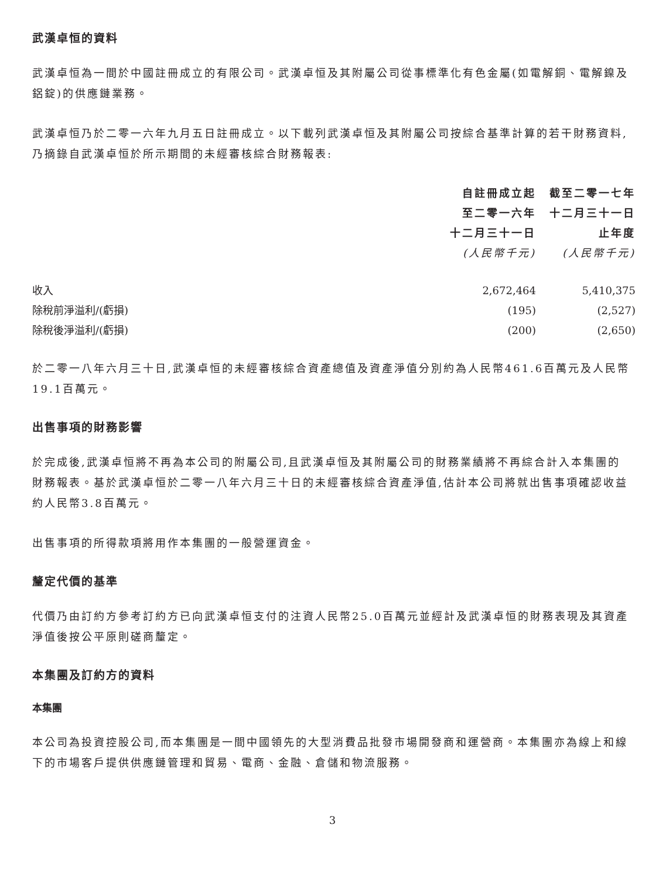武漢卓恒的資料
武漢卓恒為一間於中國註冊成立的有限公司。武漢卓恒及其附屬公司從事標準化有色金屬(如電解銅、電解鎳及鋁錠)的供應鏈業務。
武漢卓恒乃於二零一六年九月五日註冊成立。以下載列武漢卓恒及其附屬公司按綜合基準計算的若干財務資料,乃摘錄自武漢卓恒於所示期間的未經審核綜合財務報表:
| | 自註冊成立起 至二零一六年 十二月三十一日 (人民幣千元) | 截至二零一七年 十二月三十一日 止年度 (人民幣千元) |
| --- | --- | --- |
| 收入 | 2,672,464 | 5,410,375 |
| 除稅前淨溢利/(虧損) | (195) | (2,527) |
| 除稅後淨溢利/(虧損) | (200) | (2,650) |
於二零一八年六月三十日,武漢卓恒的未經審核綜合資產總值及資產淨值分別約為人民幣461.6百萬元及人民幣19.1百萬元。
出售事項的財務影響
於完成後,武漢卓恒將不再為本公司的附屬公司,且武漢卓恒及其附屬公司的財務業績將不再綜合計入本集團的財務報表。基於武漢卓恒於二零一八年六月三十日的未經審核綜合資產淨值,估計本公司將就出售事項確認收益約人民幣3.8百萬元。
出售事項的所得款項將用作本集團的一般營運資金。
釐定代價的基準
代價乃由訂約方參考訂約方已向武漢卓恒支付的注資人民幣25.0百萬元並經計及武漢卓恒的財務表現及其資產淨值後按公平原則磋商釐定。
本集團及訂約方的資料
本集團
本公司為投資控股公司,而本集團是一間中國領先的大型消費品批發市場開發商和運營商。本集團亦為線上和線下的市場客戶提供供應鏈管理和貿易、電商、金融、倉儲和物流服務。
3